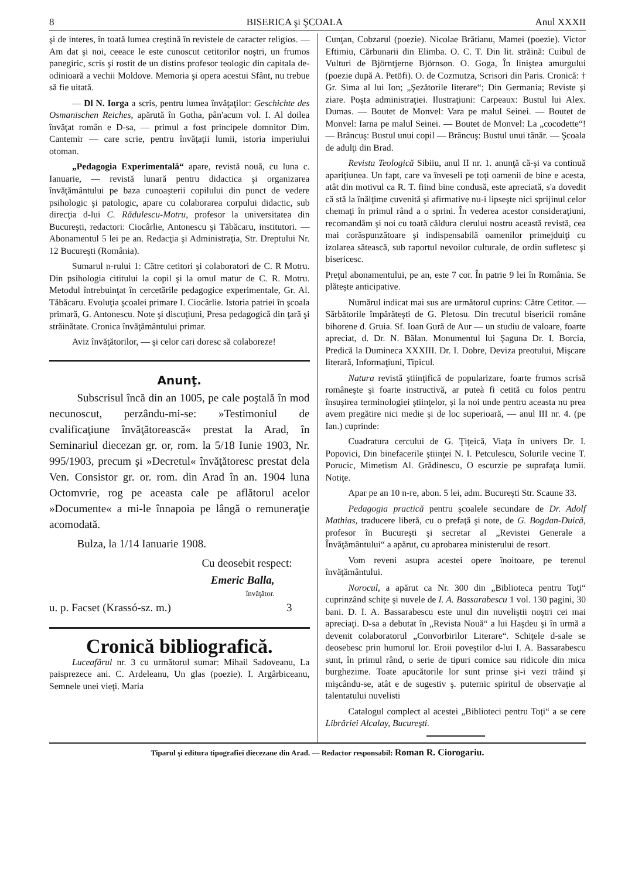8 BISERICA şi ŞCOALA Anul XXXII
şi de interes, în toată lumea creştină în revistele de caracter religios. — Am dat şi noi, ceeace le este cunoscut cetitorilor noştri, un frumos panegiric, scris şi rostit de un distins profesor teologic din capitala de-odinioară a vechii Moldove. Memoria şi opera acestui Sfânt, nu trebue să fie uitată.
— Dl N. Iorga a scris, pentru lumea învăţaţilor: Geschichte des Osmanischen Reiches, apărută în Gotha, pân'acum vol. I. Al doilea învăţat român e D-sa, — primul a fost principele domnitor Dim. Cantemir — care scrie, pentru învăţaţii lumii, istoria imperiului otoman.
„Pedagogia Experimentală“ apare, revistă nouă, cu luna c. Ianuarie, — revistă lunară pentru didactica şi organizarea învăţământului pe baza cunoaşterii copilului din punct de vedere psihologic şi patologic, apare cu colaborarea corpului didactic, sub direcţia d-lui C. Rădulescu-Motru, profesor la universitatea din Bucureşti, redactori: Ciocârlie, Antonescu şi Tăbăcaru, institutori. — Abonamentul 5 lei pe an. Redacţia şi Administraţia, Str. Dreptului Nr. 12 Bucureşti (România).
Sumarul n-rului 1: Către cetitori şi colaboratori de C. R Motru. Din psihologia cititului la copil şi la omul matur de C. R. Motru. Metodul întrebuinţat în cercetările pedagogice experimentale, Gr. Al. Tăbăcaru. Evoluţia şcoalei primare I. Ciocârlie. Istoria patriei în şcoala primară, G. Antonescu. Note şi discuţiuni, Presa pedagogică din ţară şi străinătate. Cronica învăţământului primar.
Aviz învăţătorilor, — şi celor cari doresc să colaboreze!
Anunţ.
Subscrisul încă din an 1005, pe cale poştală în mod necunoscut, perzându-mi-se: »Testimoniul de cvalificaţiune învăţătorească« prestat la Arad, în Seminariul diecezan gr. or, rom. la 5/18 Iunie 1903, Nr. 995/1903, precum şi »Decretul« învăţătoresc prestat dela Ven. Consistor gr. or. rom. din Arad în an. 1904 luna Octomvrie, rog pe aceasta cale pe aflătorul acelor »Documente« a mi-le înnapoia pe lângă o remuneraţie acomodată.
Bulza, la 1/14 Ianuarie 1908.
Cu deosebit respect:
Emeric Balla,
învăţător.
u. p. Facset (Krassó-sz. m.) 3
Cronică bibliografică.
Luceafărul nr. 3 cu următorul sumar: Mihail Sadoveanu, La paisprezece ani. C. Ardeleanu, Un glas (poezie). I. Argârbiceanu, Semnele unei vieţi. Maria
Cunţan, Cobzarul (poezie). Nicolae Brătianu, Mamei (poezie). Victor Eftimiu, Cărbunarii din Elimba. O. C. T. Din lit. străină: Cuibul de Vulturi de Björntjerne Björnson. O. Goga, În liniştea amurgului (poezie după A. Petöfi). O. de Cozmutza, Scrisori din Paris. Cronică: † Gr. Sima al lui Ion; „Şezătorile literare“; Din Germania; Reviste şi ziare. Poşta administraţiei. Ilustraţiuni: Carpeaux: Bustul lui Alex. Dumas. — Boutet de Monvel: Vara pe malul Seinei. — Boutet de Monvel: Iarna pe malul Seinei. — Boutet de Monvel: La „cocodette“! — Brâncuş: Bustul unui copil — Brâncuş: Bustul unui tânăr. — Şcoala de adulţi din Brad.
Revista Teologică Sibiiu, anul II nr. 1. anunţă că-şi va continuă apariţiunea. Un fapt, care va înveseli pe toţi oamenii de bine e acesta, atât din motivul ca R. T. fiind bine condusă, este apreciată, s'a dovedit că stă la înălţime cuvenită şi afirmative nu-i lipseşte nici sprijinul celor chemaţi în primul rând a o sprini. În vederea acestor consideraţiuni, recomandăm şi noi cu toată căldura clerului nostru această revistă, cea mai corăspunzătoare şi indispensabilă oamenilor primejduiţi cu izolarea sătească, sub raportul nevoilor culturale, de ordin sufletesc şi bisericesc.
Preţul abonamentului, pe an, este 7 cor. În patrie 9 lei în România. Se plăteşte anticipative.
Numărul indicat mai sus are următorul cuprins: Către Cetitor. — Sărbătorile împărăteşti de G. Pletosu. Din trecutul bisericii române bihorene d. Gruia. Sf. Ioan Gură de Aur — un studiu de valoare, foarte apreciat, d. Dr. N. Bălan. Monumentul lui Şaguna Dr. I. Borcia, Predică la Dumineca XXXIII. Dr. I. Dobre, Deviza preotului, Mişcare literară, Informaţiuni, Tipicul.
Natura revistă ştiinţifică de popularizare, foarte frumos scrisă româneşte şi foarte instructivă, ar puteà fi cetită cu folos pentru însuşirea terminologiei ştiinţelor, şi la noi unde pentru aceasta nu prea avem pregătire nici medie şi de loc superioară, — anul III nr. 4. (pe Ian.) cuprinde:
Cuadratura cercului de G. Ţiţeică, Viaţa în univers Dr. I. Popovici, Din binefacerile ştiinţei N. I. Petculescu, Solurile vecine T. Porucic, Mimetism Al. Grădinescu, O escurzie pe suprafaţa lumii. Notiţe.
Apar pe an 10 n-re, abon. 5 lei, adm. Bucureşti Str. Scaune 33.
Pedagogia practică pentru şcoalele secundare de Dr. Adolf Mathias, traducere liberă, cu o prefaţă şi note, de G. Bogdan-Duică, profesor în Bucureşti şi secretar al „Revistei Generale a Învăţământului“ a apărut, cu aprobarea ministerului de resort.
Vom reveni asupra acestei opere înoitoare, pe terenul învăţământului.
Norocul, a apărut ca Nr. 300 din „Biblioteca pentru Toţi“ cuprinzând schiţe şi nuvele de I. A. Bassarabescu 1 vol. 130 pagini, 30 bani. D. I. A. Bassarabescu este unul din nuveliştii noştri cei mai apreciaţi. D-sa a debutat în „Revista Nouă“ a lui Haşdeu şi în urmă a devenit colaboratorul „Convorbirilor Literare“. Schiţele d-sale se deosebesc prin humorul lor. Eroii poveştilor d-lui I. A. Bassarabescu sunt, în primul rând, o serie de tipuri comice sau ridicole din mica burghezime. Toate apucătorile lor sunt prinse şi-i vezi trăind şi mişcându-se, atât e de sugestiv ş. puternic spiritul de observaţie al talentatului nuvelisti
Catalogul complect al acestei „Biblioteci pentru Toţi“ a se cere Librăriei Alcalay, Bucureşti.
Tiparul şi editura tipografiei diecezane din Arad. — Redactor responsabil: Roman R. Ciorogariu.